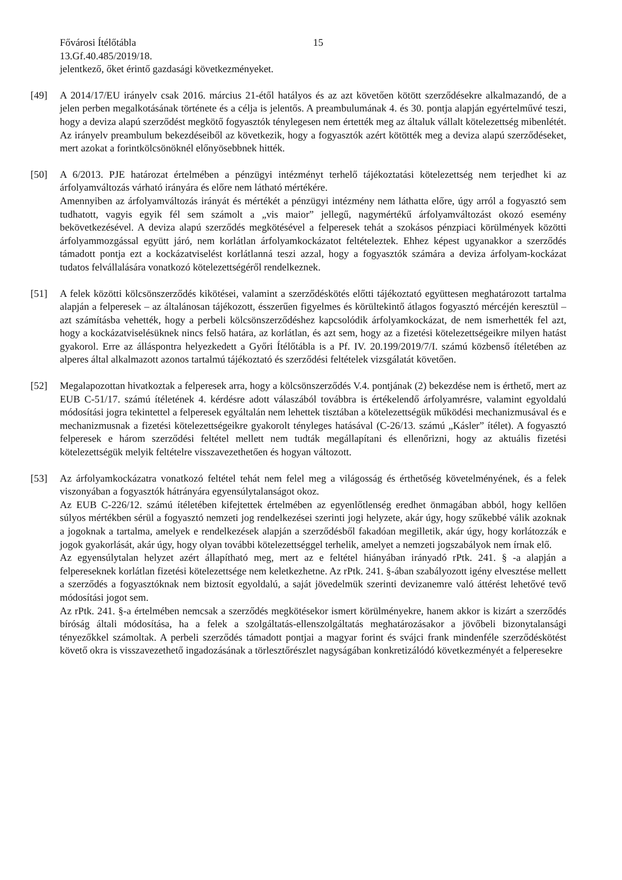Fővárosi Ítélőtábla 15
13.Gf.40.485/2019/18.
jelentkező, őket érintő gazdasági következményeket.
[49] A 2014/17/EU irányelv csak 2016. március 21-étől hatályos és az azt követően kötött szerződésekre alkalmazandó, de a jelen perben megalkotásának története és a célja is jelentős. A preambulumának 4. és 30. pontja alapján egyértelművé teszi, hogy a deviza alapú szerződést megkötő fogyasztók ténylegesen nem értették meg az általuk vállalt kötelezettség mibenlétét. Az irányelv preambulum bekezdéseiből az következik, hogy a fogyasztók azért kötötték meg a deviza alapú szerződéseket, mert azokat a forintkölcsönöknél előnyösebbnek hitték.
[50] A 6/2013. PJE határozat értelmében a pénzügyi intézményt terhelő tájékoztatási kötelezettség nem terjedhet ki az árfolyamváltozás várható irányára és előre nem látható mértékére.
Amennyiben az árfolyamváltozás irányát és mértékét a pénzügyi intézmény nem láthatta előre, úgy arról a fogyasztó sem tudhatott, vagyis egyik fél sem számolt a „vis maior” jellegű, nagymértékű árfolyamváltozást okozó esemény bekövetkezésével. A deviza alapú szerződés megkötésével a felperesek tehát a szokásos pénzpiaci körülmények közötti árfolyammozgással együtt járó, nem korlátlan árfolyamkockázatot feltételeztek. Ehhez képest ugyanakkor a szerződés támadott pontja ezt a kockázatviselést korlátlanná teszi azzal, hogy a fogyasztók számára a deviza árfolyam-kockázat tudatos felvállalására vonatkozó kötelezettségéről rendelkeznek.
[51] A felek közötti kölcsönszerződés kikötései, valamint a szerződéskötés előtti tájékoztató együttesen meghatározott tartalma alapján a felperesek – az általánosan tájékozott, ésszerűen figyelmes és körültekintő átlagos fogyasztó mércéjén keresztül – azt számításba vehették, hogy a perbeli kölcsönszerződéshez kapcsolódik árfolyamkockázat, de nem ismerhették fel azt, hogy a kockázatviselésüknek nincs felső határa, az korlátlan, és azt sem, hogy az a fizetési kötelezettségeikre milyen hatást gyakorol. Erre az álláspontra helyezkedett a Győri Ítélőtábla is a Pf. IV. 20.199/2019/7/I. számú közbenső ítéletében az alperes által alkalmazott azonos tartalmú tájékoztató és szerződési feltételek vizsgálatát követően.
[52] Megalapozottan hivatkoztak a felperesek arra, hogy a kölcsönszerződés V.4. pontjának (2) bekezdése nem is érthető, mert az EUB C-51/17. számú ítéletének 4. kérdésre adott válaszából továbbra is értékelendő árfolyamrésre, valamint egyoldalú módosítási jogra tekintettel a felperesek egyáltalán nem lehettek tisztában a kötelezettségük működési mechanizmusával és e mechanizmusnak a fizetési kötelezettségeikre gyakorolt tényleges hatásával (C-26/13. számú „Kásler” ítélet). A fogyasztó felperesek e három szerződési feltétel mellett nem tudták megállapítani és ellenőrizni, hogy az aktuális fizetési kötelezettségük melyik feltételre visszavezethetően és hogyan változott.
[53] Az árfolyamkockázatra vonatkozó feltétel tehát nem felel meg a világosság és érthetőség követelményének, és a felek viszonyában a fogyasztók hátrányára egyensúlytalanságot okoz.
Az EUB C-226/12. számú ítéletében kifejtettek értelmében az egyenlőtlenség eredhet önmagában abból, hogy kellően súlyos mértékben sérül a fogyasztó nemzeti jog rendelkezései szerinti jogi helyzete, akár úgy, hogy szűkebbé válik azoknak a jogoknak a tartalma, amelyek e rendelkezések alapján a szerződésből fakadóan megilletik, akár úgy, hogy korlátozzák e jogok gyakorlását, akár úgy, hogy olyan további kötelezettséggel terhelik, amelyet a nemzeti jogszabályok nem írnak elő.
Az egyensúlytalan helyzet azért állapítható meg, mert az e feltétel hiányában irányadó rPtk. 241. § -a alapján a felpereseknek korlátlan fizetési kötelezettsége nem keletkezhetne. Az rPtk. 241. §-ában szabályozott igény elvesztése mellett a szerződés a fogyasztóknak nem biztosít egyoldalú, a saját jövedelmük szerinti devizanemre való áttérést lehetővé tevő módosítási jogot sem.
Az rPtk. 241. §-a értelmében nemcsak a szerződés megkötésekor ismert körülményekre, hanem akkor is kizárt a szerződés bíróság általi módosítása, ha a felek a szolgáltatás-ellenszolgáltatás meghatározásakor a jövőbeli bizonytalansági tényezőkkel számoltak. A perbeli szerződés támadott pontjai a magyar forint és svájci frank mindenféle szerződéskötést követő okra is visszavezethető ingadozásának a törlesztőrészlet nagyságában konkretizálódó következményét a felperesekre